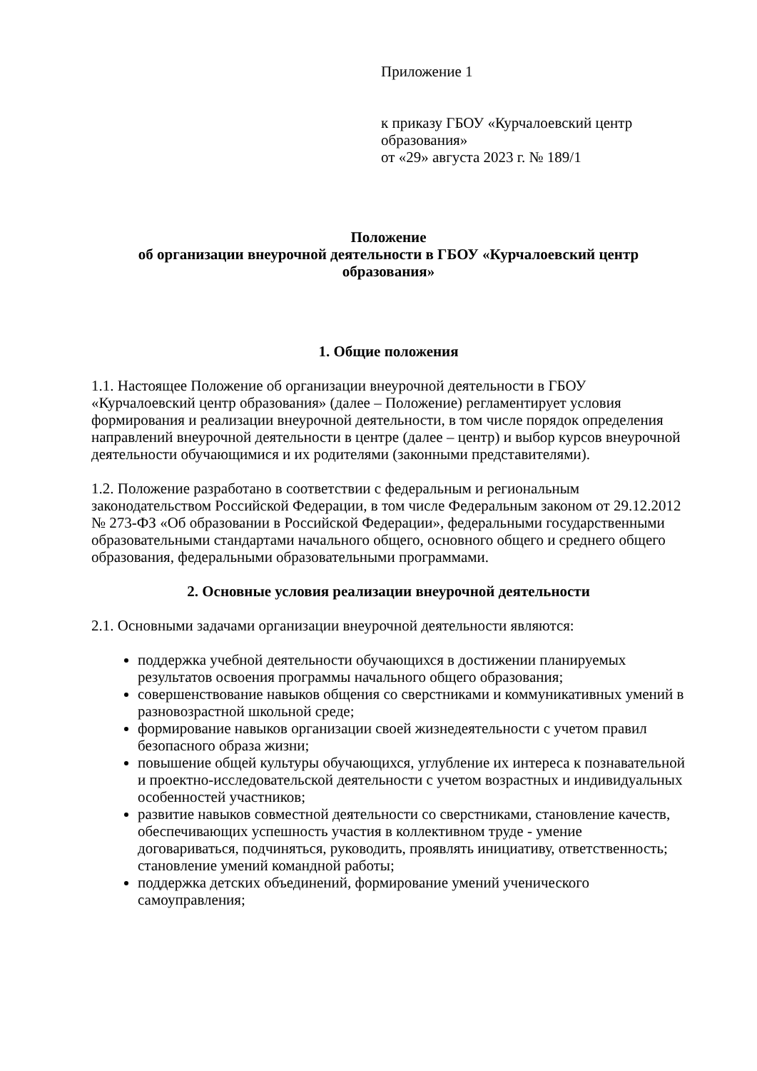Приложение 1
к приказу ГБОУ «Курчалоевский центр образования»
от «29» августа 2023 г. № 189/1
Положение
об организации внеурочной деятельности в ГБОУ «Курчалоевский центр образования»
1. Общие положения
1.1. Настоящее Положение об организации внеурочной деятельности в ГБОУ «Курчалоевский центр образования» (далее – Положение) регламентирует условия формирования и реализации внеурочной деятельности, в том числе порядок определения направлений внеурочной деятельности в центре (далее – центр) и выбор курсов внеурочной деятельности обучающимися и их родителями (законными представителями).
1.2. Положение разработано в соответствии с федеральным и региональным законодательством Российской Федерации, в том числе Федеральным законом от 29.12.2012 № 273-ФЗ «Об образовании в Российской Федерации», федеральными государственными образовательными стандартами начального общего, основного общего и среднего общего образования, федеральными образовательными программами.
2. Основные условия реализации внеурочной деятельности
2.1. Основными задачами организации внеурочной деятельности являются:
поддержка учебной деятельности обучающихся в достижении планируемых результатов освоения программы начального общего образования;
совершенствование навыков общения со сверстниками и коммуникативных умений в разновозрастной школьной среде;
формирование навыков организации своей жизнедеятельности с учетом правил безопасного образа жизни;
повышение общей культуры обучающихся, углубление их интереса к познавательной и проектно-исследовательской деятельности с учетом возрастных и индивидуальных особенностей участников;
развитие навыков совместной деятельности со сверстниками, становление качеств, обеспечивающих успешность участия в коллективном труде - умение договариваться, подчиняться, руководить, проявлять инициативу, ответственность; становление умений командной работы;
поддержка детских объединений, формирование умений ученического самоуправления;